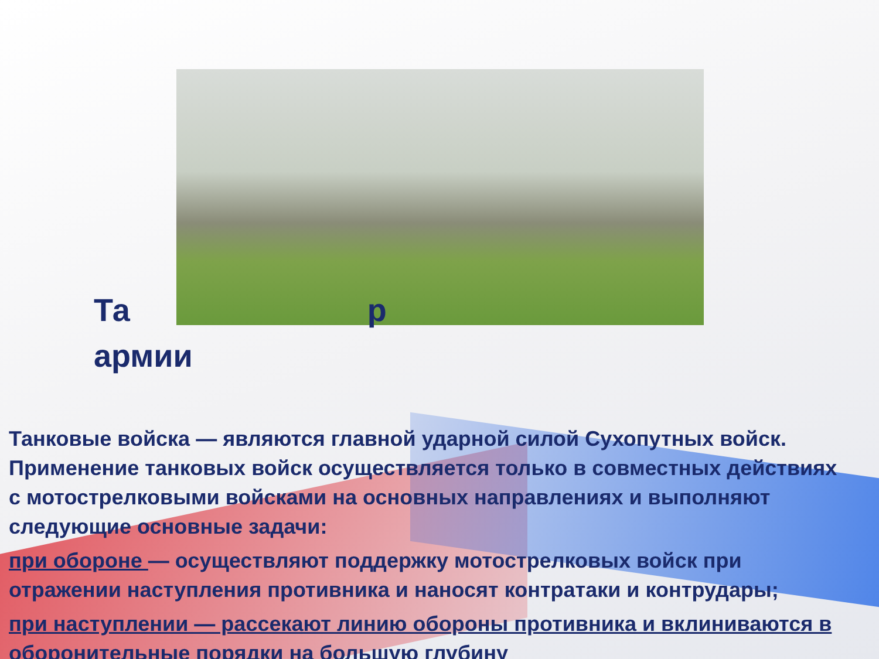Та р
армии
Танковые войска — являются главной ударной силой Сухопутных войск. Применение танковых войск осуществляется только в совместных действиях с мотострелковыми войсками на основных направлениях и выполняют следующие основные задачи:
при обороне — осуществляют поддержку мотострелковых войск при отражении наступления противника и наносят контратаки и контрудары;
при наступлении — рассекают линию обороны противника и вклиниваются в оборонительные порядки на большую глубину